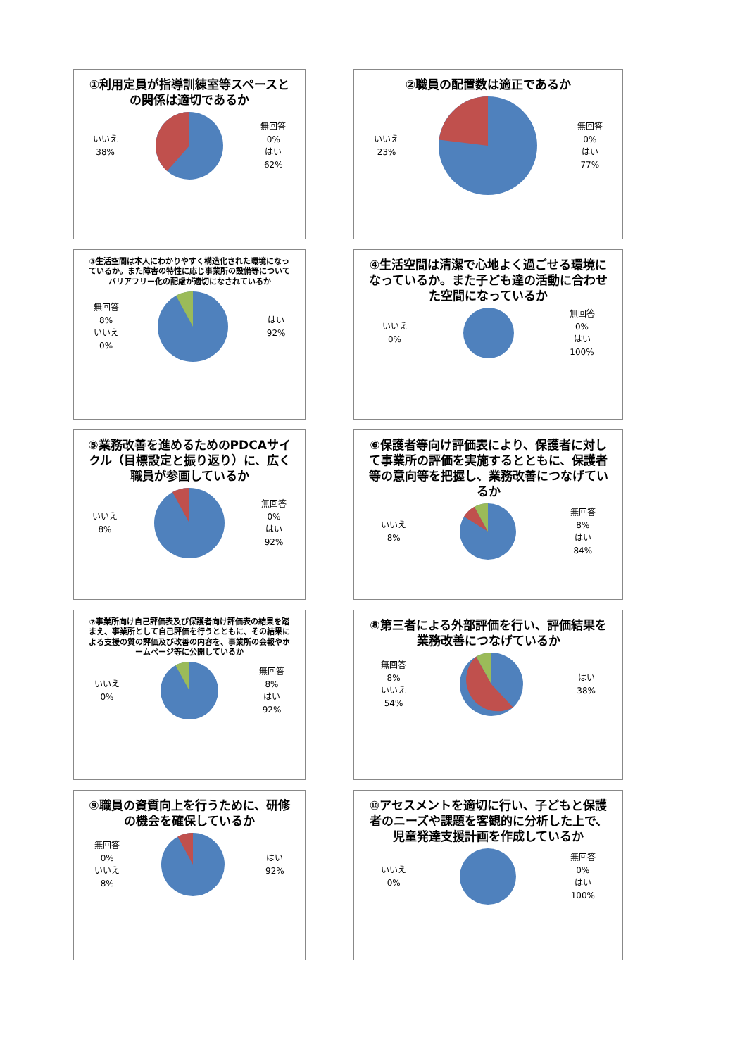①利用定員が指導訓練室等スペースとの関係は適切であるか
いいえ
38%
無回答
0%
はい
62%
②職員の配置数は適正であるか
いいえ
23%
無回答
0%
はい
77%
③生活空間は本人にわかりやすく構造化された環境になっているか。また障害の特性に応じ事業所の設備等についてバリアフリー化の配慮が適切になされているか
無回答
8%
いいえ
0%
はい
92%
④生活空間は清潔で心地よく過ごせる環境になっているか。また子ども達の活動に合わせた空間になっているか
いいえ
0%
無回答
0%
はい
100%
⑤業務改善を進めるためのPDCAサイクル（目標設定と振り返り）に、広く職員が参画しているか
いいえ
8%
無回答
0%
はい
92%
⑥保護者等向け評価表により、保護者に対して事業所の評価を実施するとともに、保護者等の意向等を把握し、業務改善につなげているか
いいえ
8%
無回答
8%
はい
84%
⑦事業所向け自己評価表及び保護者向け評価表の結果を踏まえ、事業所として自己評価を行うとともに、その結果による支援の質の評価及び改善の内容を、事業所の会報やホームページ等に公開しているか
いいえ
0%
無回答
8%
はい
92%
⑧第三者による外部評価を行い、評価結果を業務改善につなげているか
無回答
8%
いいえ
54%
はい
38%
⑨職員の資質向上を行うために、研修の機会を確保しているか
無回答
0%
いいえ
8%
はい
92%
⑩アセスメントを適切に行い、子どもと保護者のニーズや課題を客観的に分析した上で、児童発達支援計画を作成しているか
いいえ
0%
無回答
0%
はい
100%